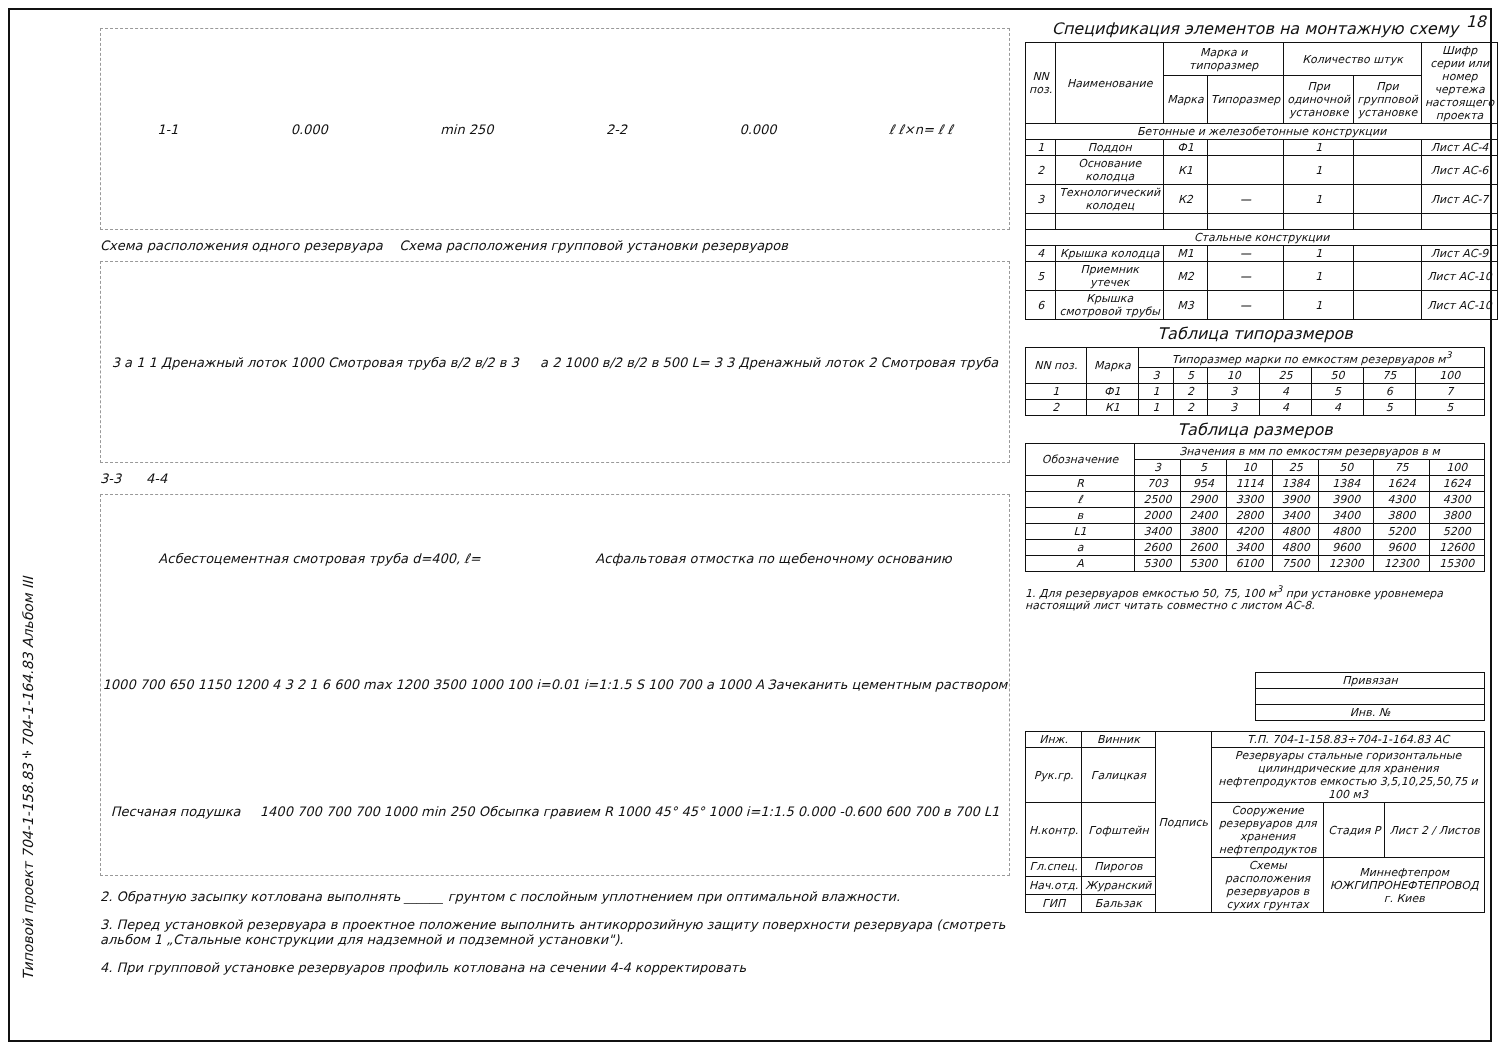18
Типовой проект 704-1-158.83÷704-1-164.83 Альбом III
1-1 0.000 min 250 2-2 0.000 ℓ ℓ×n= ℓ ℓ
Схема расположения одного резервуара Схема расположения групповой установки резервуаров
3 a 1 1 Дренажный лоток 1000 Смотровая труба в/2 в/2 в 3 a 2 1000 в/2 в/2 в 500 L= 3 3 Дренажный лоток 2 Смотровая труба
3-3 4-4
Асбестоцементная смотровая труба d=400, ℓ= Асфальтовая отмостка по щебеночному основанию 1000 700 650 1150 1200 4 3 2 1 6 600 max 1200 3500 1000 100 i=0.01 i=1:1.5 S 100 700 a 1000 A Зачеканить цементным раствором Песчаная подушка 1400 700 700 700 1000 min 250 Обсыпка гравием R 1000 45° 45° 1000 i=1:1.5 0.000 -0.600 600 700 в 700 L1
2. Обратную засыпку котлована выполнять ______ грунтом с послойным уплотнением при оптимальной влажности.
3. Перед установкой резервуара в проектное положение выполнить антикоррозийную защиту поверхности резервуара (смотреть альбом 1 „Стальные конструкции для надземной и подземной установки").
4. При групповой установке резервуаров профиль котлована на сечении 4-4 корректировать
Спецификация элементов на монтажную схему
| NN поз. | Наименование | Марка и типоразмер | | Количество штук | | Шифр серии или номер чертежа настоящего проекта |
| --- | --- | --- | --- | --- | --- | --- |
| | | Марка | Типоразмер | При одиночной установке | При групповой установке | |
| Бетонные и железобетонные конструкции | | | | | | |
| 1 | Поддон | Ф1 | | 1 | | Лист АС-4 |
| 2 | Основание колодца | К1 | | 1 | | Лист АС-6 |
| 3 | Технологический колодец | К2 | — | 1 | | Лист АС-7 |
| Стальные конструкции | | | | | | |
| 4 | Крышка колодца | М1 | — | 1 | | Лист АС-9 |
| 5 | Приемник утечек | М2 | — | 1 | | Лист АС-10 |
| 6 | Крышка смотровой трубы | М3 | — | 1 | | Лист АС-10 |
Таблица типоразмеров
| NN поз. | Марка | Типоразмер марки по емкостям резервуаров м<sup>3</sup> | | | | | | |
| --- | --- | --- | --- | --- | --- | --- | --- | --- |
| | | 3 | 5 | 10 | 25 | 50 | 75 | 100 |
| 1 | Ф1 | 1 | 2 | 3 | 4 | 5 | 6 | 7 |
| 2 | К1 | 1 | 2 | 3 | 4 | 4 | 5 | 5 |
Таблица размеров
| Обозначение | Значения в мм по емкостям резервуаров в м | | | | | | |
| --- | --- | --- | --- | --- | --- | --- | --- |
| | 3 | 5 | 10 | 25 | 50 | 75 | 100 |
| R | 703 | 954 | 1114 | 1384 | 1384 | 1624 | 1624 |
| ℓ | 2500 | 2900 | 3300 | 3900 | 3900 | 4300 | 4300 |
| в | 2000 | 2400 | 2800 | 3400 | 3400 | 3800 | 3800 |
| L1 | 3400 | 3800 | 4200 | 4800 | 4800 | 5200 | 5200 |
| a | 2600 | 2600 | 3400 | 4800 | 9600 | 9600 | 12600 |
| A | 5300 | 5300 | 6100 | 7500 | 12300 | 12300 | 15300 |
1. Для резервуаров емкостью 50, 75, 100 м<sup>3</sup> при установке уровнемера настоящий лист читать совместно с листом АС-8.
| Привязан |
| Инв. № |
| Инж. | Винник | Подпись | Т.П. 704-1-158.83÷704-1-164.83 АС | | |
| Рук.гр. | Галицкая | | Резервуары стальные горизонтальные цилиндрические для хранения нефтепродуктов емкостью 3,5,10,25,50,75 и 100 м3 | | |
| Н.контр. | Гофштейн | | Сооружение резервуаров для хранения нефтепродуктов | Стадия Р | Лист 2 / Листов |
| Гл.спец. | Пирогов | | Схемы расположения резервуаров в сухих грунтах | Миннефтепром ЮЖГИПРОНЕФТЕПРОВОД г. Киев | |
| Нач.отд. | Журанский | | | | |
| ГИП | Бальзак | | | | |